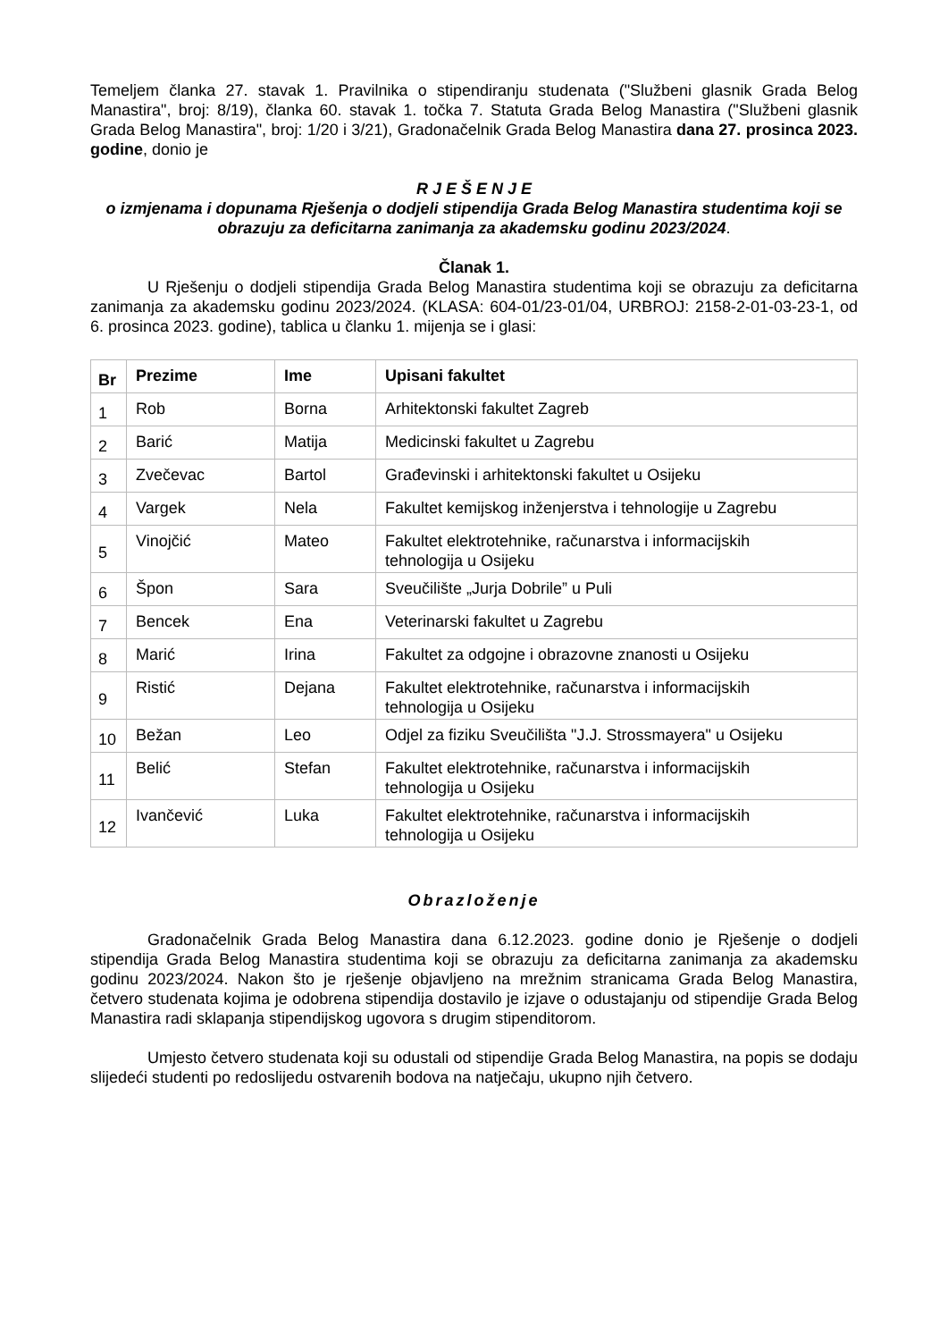Temeljem članka 27. stavak 1. Pravilnika o stipendiranju studenata ("Službeni glasnik Grada Belog Manastira", broj: 8/19), članka 60. stavak 1. točka 7. Statuta Grada Belog Manastira ("Službeni glasnik Grada Belog Manastira", broj: 1/20 i 3/21), Gradonačelnik Grada Belog Manastira dana 27. prosinca 2023. godine, donio je
R J E Š E N J E
o izmjenama i dopunama Rješenja o dodjeli stipendija Grada Belog Manastira studentima koji se obrazuju za deficitarna zanimanja za akademsku godinu 2023/2024.
Članak 1.
U Rješenju o dodjeli stipendija Grada Belog Manastira studentima koji se obrazuju za deficitarna zanimanja za akademsku godinu 2023/2024. (KLASA: 604-01/23-01/04, URBROJ: 2158-2-01-03-23-1, od 6. prosinca 2023. godine), tablica u članku 1. mijenja se i glasi:
| Br | Prezime | Ime | Upisani fakultet |
| --- | --- | --- | --- |
| 1 | Rob | Borna | Arhitektonski fakultet Zagreb |
| 2 | Barić | Matija | Medicinski fakultet u Zagrebu |
| 3 | Zvečevac | Bartol | Građevinski i arhitektonski fakultet u Osijeku |
| 4 | Vargek | Nela | Fakultet kemijskog inženjerstva i tehnologije u Zagrebu |
| 5 | Vinojčić | Mateo | Fakultet elektrotehnike, računarstva i informacijskih tehnologija u Osijeku |
| 6 | Špon | Sara | Sveučilište „Jurja Dobrile” u Puli |
| 7 | Bencek | Ena | Veterinarski fakultet u Zagrebu |
| 8 | Marić | Irina | Fakultet za odgojne i obrazovne znanosti u Osijeku |
| 9 | Ristić | Dejana | Fakultet elektrotehnike, računarstva i informacijskih tehnologija u Osijeku |
| 10 | Bežan | Leo | Odjel za fiziku Sveučilišta "J.J. Strossmayera" u Osijeku |
| 11 | Belić | Stefan | Fakultet elektrotehnike, računarstva i informacijskih tehnologija u Osijeku |
| 12 | Ivančević | Luka | Fakultet elektrotehnike, računarstva i informacijskih tehnologija u Osijeku |
Obrazloženje
Gradonačelnik Grada Belog Manastira dana 6.12.2023. godine donio je Rješenje o dodjeli stipendija Grada Belog Manastira studentima koji se obrazuju za deficitarna zanimanja za akademsku godinu 2023/2024. Nakon što je rješenje objavljeno na mrežnim stranicama Grada Belog Manastira, četvero studenata kojima je odobrena stipendija dostavilo je izjave o odustajanju od stipendije Grada Belog Manastira radi sklapanja stipendijskog ugovora s drugim stipenditorom.
Umjesto četvero studenata koji su odustali od stipendije Grada Belog Manastira, na popis se dodaju slijedeći studenti po redoslijedu ostvarenih bodova na natječaju, ukupno njih četvero.